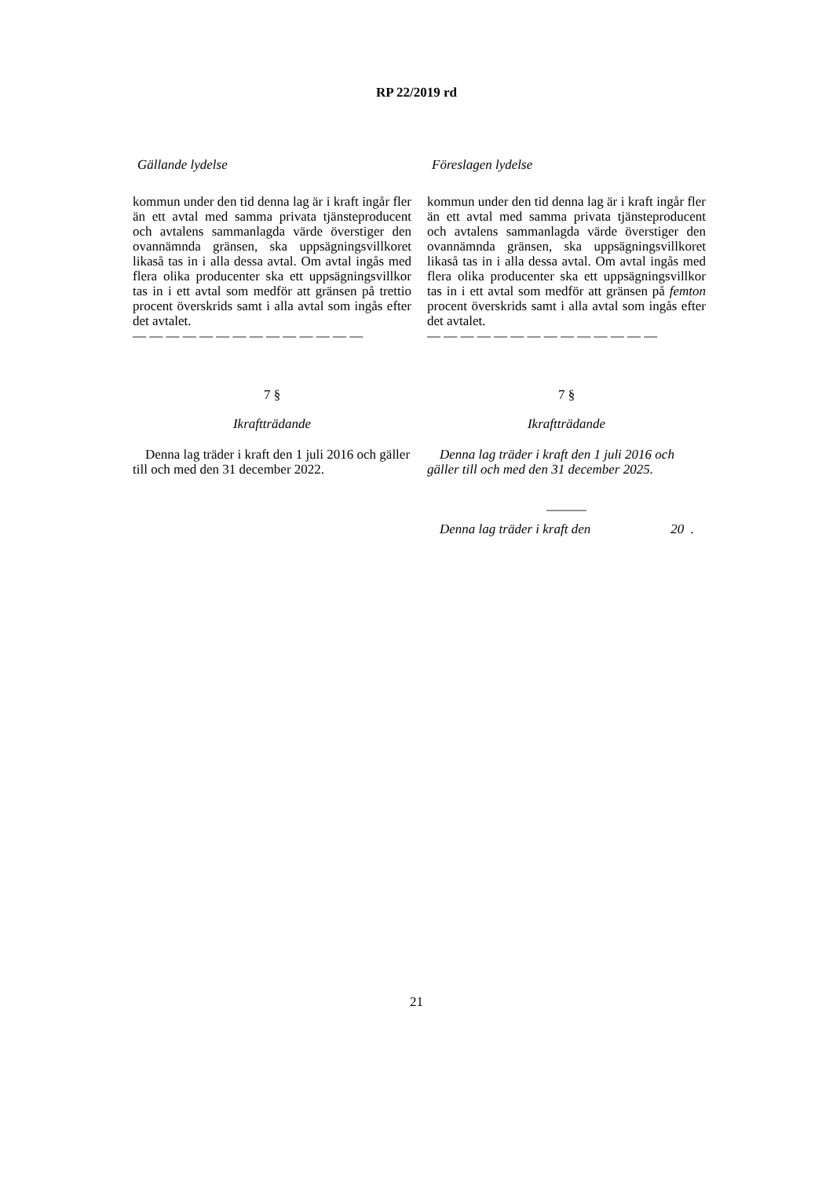RP 22/2019 rd
Gällande lydelse
kommun under den tid denna lag är i kraft ingår fler än ett avtal med samma privata tjänsteproducent och avtalens sammanlagda värde överstiger den ovannämnda gränsen, ska uppsägningsvillkoret likaså tas in i alla dessa avtal. Om avtal ingås med flera olika producenter ska ett uppsägningsvillkor tas in i ett avtal som medför att gränsen på trettio procent överskrids samt i alla avtal som ingås efter det avtalet.
— — — — — — — — — — — — — —
7 §
Ikraftträdande
Denna lag träder i kraft den 1 juli 2016 och gäller till och med den 31 december 2022.
Föreslagen lydelse
kommun under den tid denna lag är i kraft ingår fler än ett avtal med samma privata tjänsteproducent och avtalens sammanlagda värde överstiger den ovannämnda gränsen, ska uppsägningsvillkoret likaså tas in i alla dessa avtal. Om avtal ingås med flera olika producenter ska ett uppsägningsvillkor tas in i ett avtal som medför att gränsen på femton procent överskrids samt i alla avtal som ingås efter det avtalet.
— — — — — — — — — — — — — —
7 §
Ikraftträdande
Denna lag träder i kraft den 1 juli 2016 och gäller till och med den 31 december 2025.
———
Denna lag träder i kraft den 20 .
21